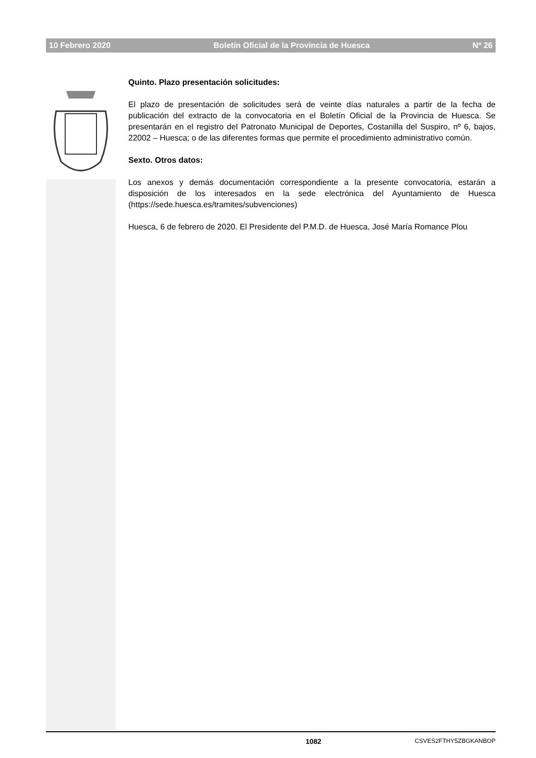10 Febrero 2020 Boletín Oficial de la Provincia de Huesca Nº 26
Quinto. Plazo presentación solicitudes:
El plazo de presentación de solicitudes será de veinte días naturales a partir de la fecha de publicación del extracto de la convocatoria en el Boletín Oficial de la Provincia de Huesca. Se presentarán en el registro del Patronato Municipal de Deportes, Costanilla del Suspiro, nº 6, bajos, 22002 – Huesca; o de las diferentes formas que permite el procedimiento administrativo común.
Sexto. Otros datos:
Los anexos y demás documentación correspondiente a la presente convocatoria, estarán a disposición de los interesados en la sede electrónica del Ayuntamiento de Huesca (https://sede.huesca.es/tramites/subvenciones)
Huesca, 6 de febrero de 2020. El Presidente del P.M.D. de Huesca, José María Romance Plou
1082 CSVES2FTHY5ZBGKANBOP